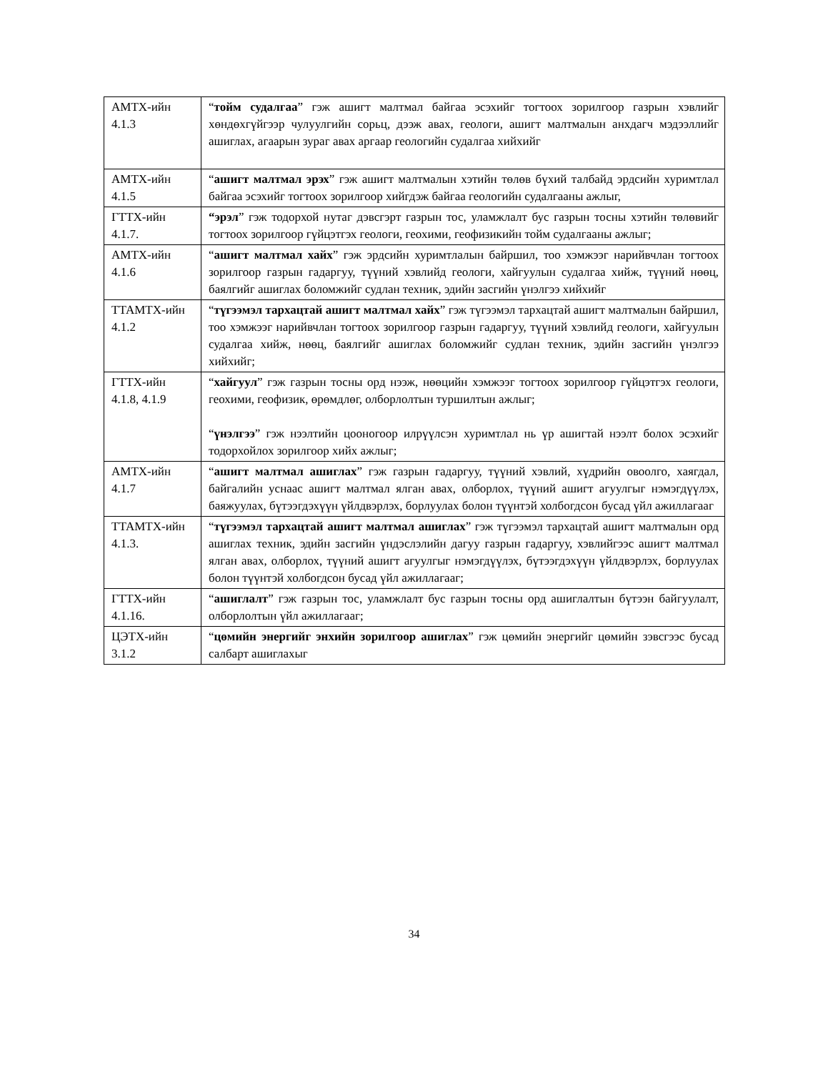| АМТХ-ийн 4.1.3 | “ тойм судалгаа ” гэж ашигт малтмал байгаа эсэхийг тогтоох зорилгоор газрын хэвлийг хөндөхгүйгээр чулуулгийн сорьц, дээж авах, геологи, ашигт малтмалын анхдагч мэдээллийг ашиглах, агаарын зураг авах аргаар геологийн судалгаа хийхийг |
| АМТХ-ийн 4.1.5 | “ ашигт малтмал эрэх ” гэж ашигт малтмалын хэтийн төлөв бүхий талбайд эрдсийн хуримтлал байгаа эсэхийг тогтоох зорилгоор хийгдэж байгаа геологийн судалгааны ажлыг, |
| ГТТХ-ийн 4.1.7. | “эрэл ” гэж тодорхой нутаг дэвсгэрт газрын тос, уламжлалт бус газрын тосны хэтийн төлөвийг тогтоох зорилгоор гүйцэтгэх геологи, геохими, геофизикийн тойм судалгааны ажлыг; |
| АМТХ-ийн 4.1.6 | “ ашигт малтмал хайх ” гэж эрдсийн хуримтлалын байршил, тоо хэмжээг нарийвчлан тогтоох зорилгоор газрын гадаргуу, түүний хэвлийд геологи, хайгуулын судалгаа хийж, түүний нөөц, баялгийг ашиглах боломжийг судлан техник, эдийн засгийн үнэлгээ хийхийг |
| ТТАМТХ-ийн 4.1.2 | “ түгээмэл тархацтай ашигт малтмал хайх ” гэж түгээмэл тархацтай ашигт малтмалын байршил, тоо хэмжээг нарийвчлан тогтоох зорилгоор газрын гадаргуу, түүний хэвлийд геологи, хайгуулын судалгаа хийж, нөөц, баялгийг ашиглах боломжийг судлан техник, эдийн засгийн үнэлгээ хийхийг; |
| ГТТХ-ийн 4.1.8, 4.1.9 | “ хайгуул ” гэж газрын тосны орд нээж, нөөцийн хэмжээг тогтоох зорилгоор гүйцэтгэх геологи, геохими, геофизик, өрөмдлөг, олборлолтын туршилтын ажлыг; “ үнэлгээ ” гэж нээлтийн цооногоор илрүүлсэн хуримтлал нь үр ашигтай нээлт болох эсэхийг тодорхойлох зорилгоор хийх ажлыг; |
| АМТХ-ийн 4.1.7 | “ ашигт малтмал ашиглах ” гэж газрын гадаргуу, түүний хэвлий, хүдрийн овоолго, хаягдал, байгалийн уснаас ашигт малтмал ялган авах, олборлох, түүний ашигт агуулгыг нэмэгдүүлэх, баяжуулах, бүтээгдэхүүн үйлдвэрлэх, борлуулах болон түүнтэй холбогдсон бусад үйл ажиллагааг |
| ТТАМТХ-ийн 4.1.3. | “ түгээмэл тархацтай ашигт малтмал ашиглах ” гэж түгээмэл тархацтай ашигт малтмалын орд ашиглах техник, эдийн засгийн үндэслэлийн дагуу газрын гадаргуу, хэвлийгээс ашигт малтмал ялган авах, олборлох, түүний ашигт агуулгыг нэмэгдүүлэх, бүтээгдэхүүн үйлдвэрлэх, борлуулах болон түүнтэй холбогдсон бусад үйл ажиллагааг; |
| ГТТХ-ийн 4.1.16. | “ ашиглалт ” гэж газрын тос, уламжлалт бус газрын тосны орд ашиглалтын бүтээн байгуулалт, олборлолтын үйл ажиллагааг; |
| ЦЭТХ-ийн 3.1.2 | “ цөмийн энергийг энхийн зорилгоор ашиглах ” гэж цөмийн энергийг цөмийн зэвсгээс бусад салбарт ашиглахыг |
34